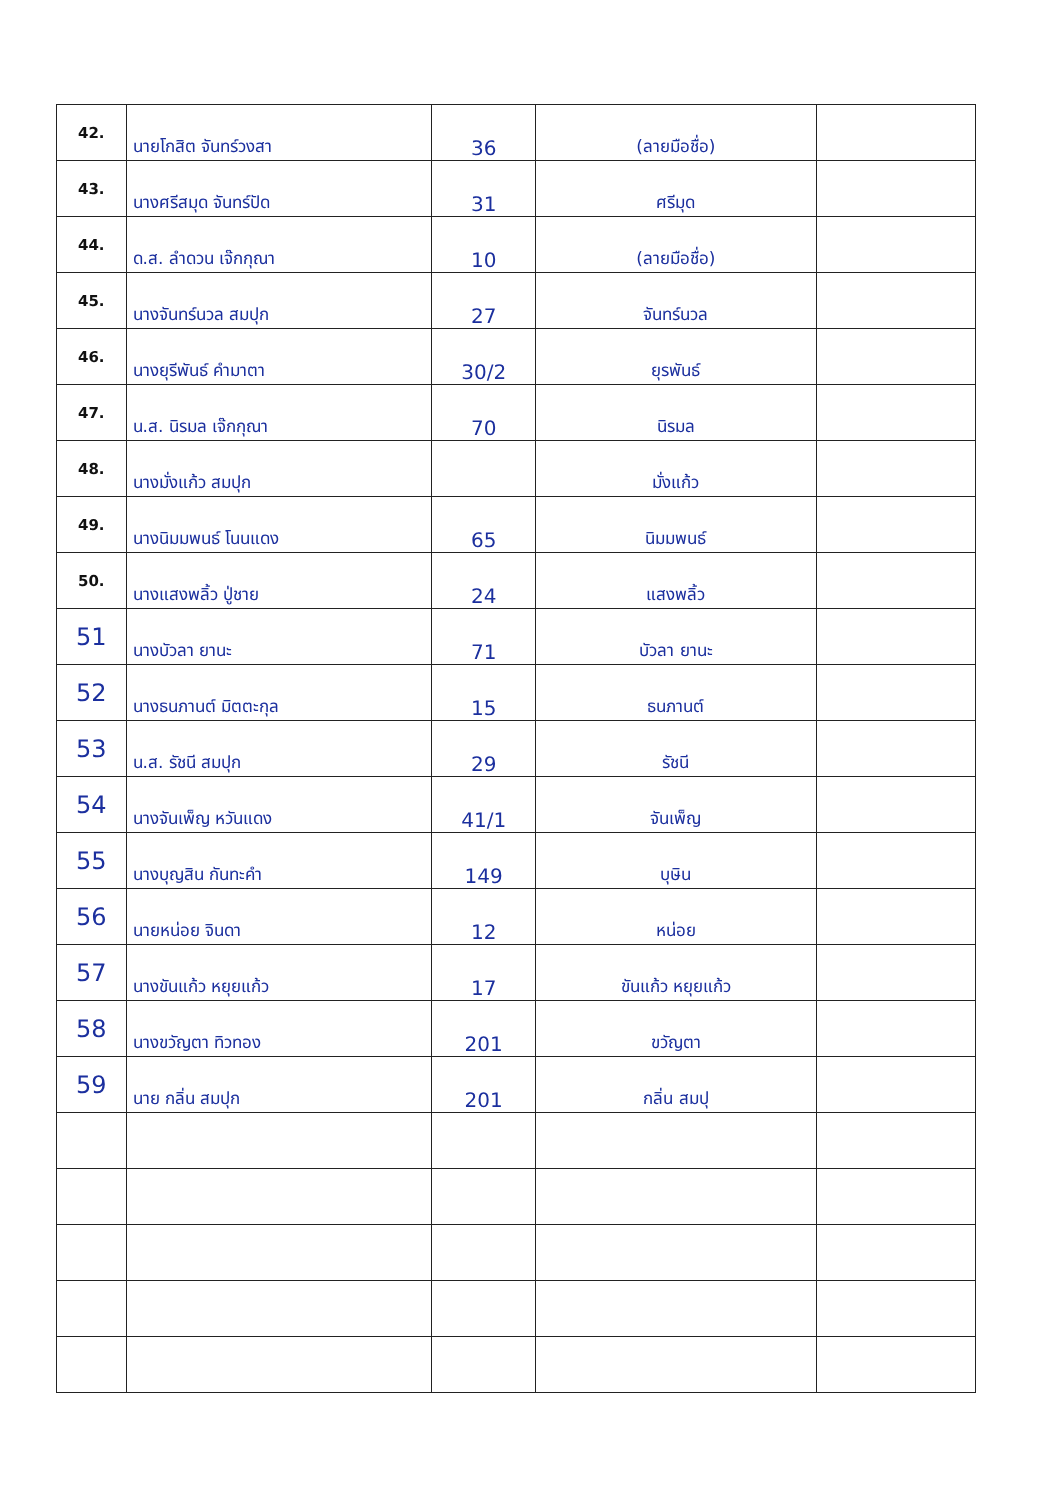| 42. | นายโกสิต จันทร์วงสา | 36 | (ลายมือชื่อ) | |
| 43. | นางศรีสมุด จันทร์ปัด | 31 | ศรีมุด | |
| 44. | ด.ส. ลำดวน เจ๊กกุณา | 10 | (ลายมือชื่อ) | |
| 45. | นางจันทร์นวล สมปุก | 27 | จันทร์นวล | |
| 46. | นางยุรีพันธ์ คำมาตา | 30/2 | ยุรพันธ์ | |
| 47. | น.ส. นิรมล เจ๊กกุณา | 70 | นิรมล | |
| 48. | นางมั่งแก้ว สมปุก | | มั่งแก้ว | |
| 49. | นางนิมมพนธ์ โนนแดง | 65 | นิมมพนธ์ | |
| 50. | นางแสงพลิ้ว ปู่ชาย | 24 | แสงพลิ้ว | |
| 51 | นางบัวลา ยานะ | 71 | บัวลา ยานะ | |
| 52 | นางธนภานต์ มิตตะกุล | 15 | ธนภานต์ | |
| 53 | น.ส. รัชนี สมปุก | 29 | รัชนี | |
| 54 | นางจันเพ็ญ หวันแดง | 41/1 | จันเพ็ญ | |
| 55 | นางบุญสิน กันทะคำ | 149 | บุษิน | |
| 56 | นายหน่อย จินดา | 12 | หน่อย | |
| 57 | นางขันแก้ว หยุยแก้ว | 17 | ขันแก้ว หยุยแก้ว | |
| 58 | นางขวัญตา ทิวทอง | 201 | ขวัญตา | |
| 59 | นาย กลิ่น สมปุก | 201 | กลิ่น สมปุ | |